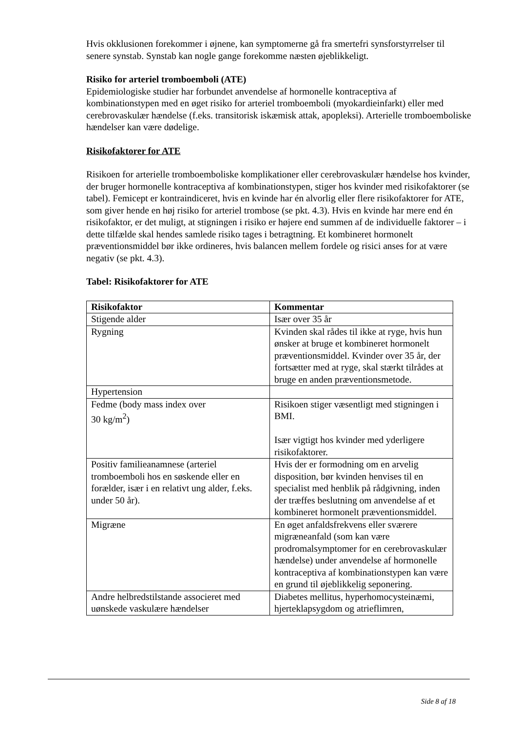Hvis okklusionen forekommer i øjnene, kan symptomerne gå fra smertefri synsforstyrrelser til senere synstab. Synstab kan nogle gange forekomme næsten øjeblikkeligt.
Risiko for arteriel tromboemboli (ATE)
Epidemiologiske studier har forbundet anvendelse af hormonelle kontraceptiva af kombinationstypen med en øget risiko for arteriel tromboemboli (myokardieinfarkt) eller med cerebrovaskulær hændelse (f.eks. transitorisk iskæmisk attak, apopleksi). Arterielle tromboemboliske hændelser kan være dødelige.
Risikofaktorer for ATE
Risikoen for arterielle tromboemboliske komplikationer eller cerebrovaskulær hændelse hos kvinder, der bruger hormonelle kontraceptiva af kombinationstypen, stiger hos kvinder med risikofaktorer (se tabel). Femicept er kontraindiceret, hvis en kvinde har én alvorlig eller flere risikofaktorer for ATE, som giver hende en høj risiko for arteriel trombose (se pkt. 4.3). Hvis en kvinde har mere end én risikofaktor, er det muligt, at stigningen i risiko er højere end summen af de individuelle faktorer – i dette tilfælde skal hendes samlede risiko tages i betragtning. Et kombineret hormonelt præventionsmiddel bør ikke ordineres, hvis balancen mellem fordele og risici anses for at være negativ (se pkt. 4.3).
Tabel: Risikofaktorer for ATE
| Risikofaktor | Kommentar |
| --- | --- |
| Stigende alder | Især over 35 år |
| Rygning | Kvinden skal rådes til ikke at ryge, hvis hun ønsker at bruge et kombineret hormonelt præventionsmiddel. Kvinder over 35 år, der fortsætter med at ryge, skal stærkt tilrådes at bruge en anden præventionsmetode. |
| Hypertension | |
| Fedme (body mass index over 30 kg/m<sup>2</sup>) | Risikoen stiger væsentligt med stigningen i BMI. Især vigtigt hos kvinder med yderligere risikofaktorer. |
| Positiv familieanamnese (arteriel tromboemboli hos en søskende eller en forælder, især i en relativt ung alder, f.eks. under 50 år). | Hvis der er formodning om en arvelig disposition, bør kvinden henvises til en specialist med henblik på rådgivning, inden der træffes beslutning om anvendelse af et kombineret hormonelt præventionsmiddel. |
| Migræne | En øget anfaldsfrekvens eller sværere migræneanfald (som kan være prodromalsymptomer for en cerebrovaskulær hændelse) under anvendelse af hormonelle kontraceptiva af kombinationstypen kan være en grund til øjeblikkelig seponering. |
| Andre helbredstilstande associeret med uønskede vaskulære hændelser | Diabetes mellitus, hyperhomocysteinæmi, hjerteklapsygdom og atrieflimren, |
Side 8 af 18